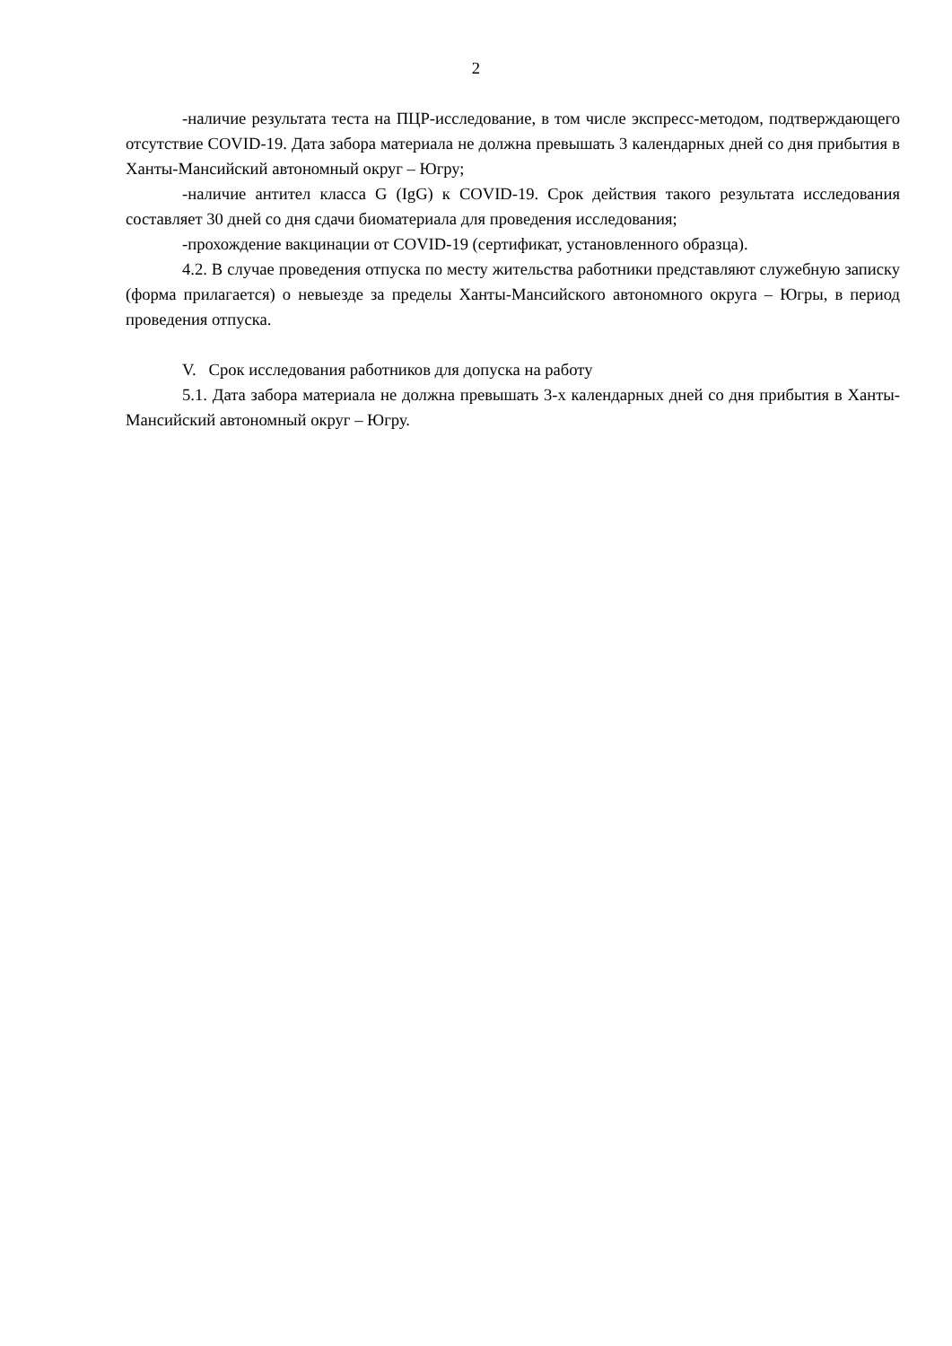2
-наличие результата теста на ПЦР-исследование, в том числе экспресс-методом, подтверждающего отсутствие COVID-19. Дата забора материала не должна превышать 3 календарных дней со дня прибытия в Ханты-Мансийский автономный округ – Югру;
-наличие антител класса G (IgG) к COVID-19. Срок действия такого результата исследования составляет 30 дней со дня сдачи биоматериала для проведения исследования;
-прохождение вакцинации от COVID-19 (сертификат, установленного образца).
4.2. В случае проведения отпуска по месту жительства работники представляют служебную записку (форма прилагается) о невыезде за пределы Ханты-Мансийского автономного округа – Югры, в период проведения отпуска.
V. Срок исследования работников для допуска на работу
5.1. Дата забора материала не должна превышать 3-х календарных дней со дня прибытия в Ханты-Мансийский автономный округ – Югру.